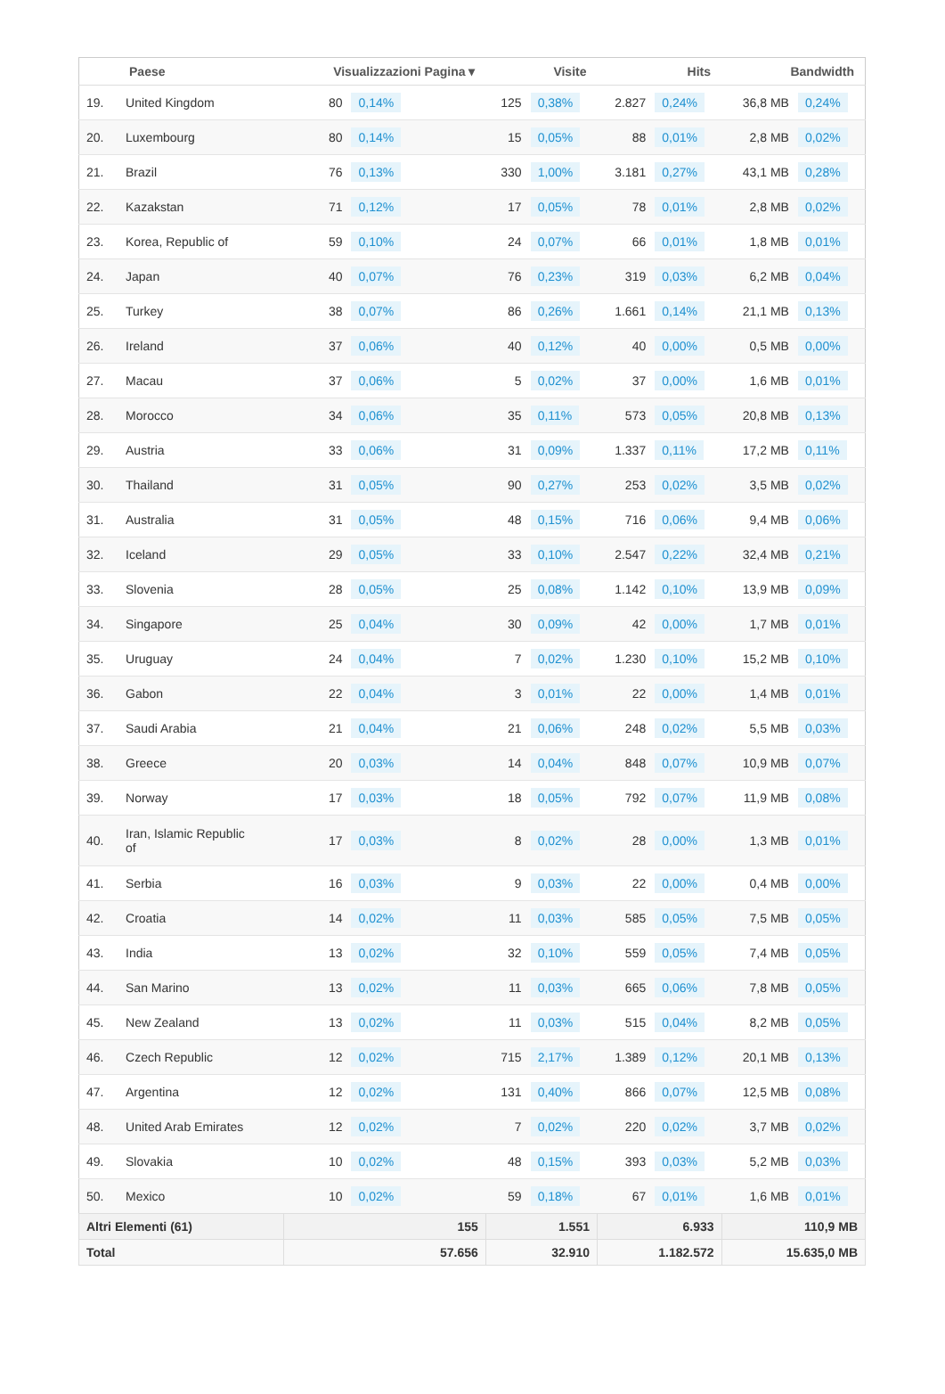| | Paese | Visualizzazioni Pagina ▾ | | Visite | | Hits | | Bandwidth | |
| --- | --- | --- | --- | --- | --- | --- | --- | --- | --- |
| 19. | United Kingdom | 80 | 0,14% | 125 | 0,38% | 2.827 | 0,24% | 36,8 MB | 0,24% |
| 20. | Luxembourg | 80 | 0,14% | 15 | 0,05% | 88 | 0,01% | 2,8 MB | 0,02% |
| 21. | Brazil | 76 | 0,13% | 330 | 1,00% | 3.181 | 0,27% | 43,1 MB | 0,28% |
| 22. | Kazakstan | 71 | 0,12% | 17 | 0,05% | 78 | 0,01% | 2,8 MB | 0,02% |
| 23. | Korea, Republic of | 59 | 0,10% | 24 | 0,07% | 66 | 0,01% | 1,8 MB | 0,01% |
| 24. | Japan | 40 | 0,07% | 76 | 0,23% | 319 | 0,03% | 6,2 MB | 0,04% |
| 25. | Turkey | 38 | 0,07% | 86 | 0,26% | 1.661 | 0,14% | 21,1 MB | 0,13% |
| 26. | Ireland | 37 | 0,06% | 40 | 0,12% | 40 | 0,00% | 0,5 MB | 0,00% |
| 27. | Macau | 37 | 0,06% | 5 | 0,02% | 37 | 0,00% | 1,6 MB | 0,01% |
| 28. | Morocco | 34 | 0,06% | 35 | 0,11% | 573 | 0,05% | 20,8 MB | 0,13% |
| 29. | Austria | 33 | 0,06% | 31 | 0,09% | 1.337 | 0,11% | 17,2 MB | 0,11% |
| 30. | Thailand | 31 | 0,05% | 90 | 0,27% | 253 | 0,02% | 3,5 MB | 0,02% |
| 31. | Australia | 31 | 0,05% | 48 | 0,15% | 716 | 0,06% | 9,4 MB | 0,06% |
| 32. | Iceland | 29 | 0,05% | 33 | 0,10% | 2.547 | 0,22% | 32,4 MB | 0,21% |
| 33. | Slovenia | 28 | 0,05% | 25 | 0,08% | 1.142 | 0,10% | 13,9 MB | 0,09% |
| 34. | Singapore | 25 | 0,04% | 30 | 0,09% | 42 | 0,00% | 1,7 MB | 0,01% |
| 35. | Uruguay | 24 | 0,04% | 7 | 0,02% | 1.230 | 0,10% | 15,2 MB | 0,10% |
| 36. | Gabon | 22 | 0,04% | 3 | 0,01% | 22 | 0,00% | 1,4 MB | 0,01% |
| 37. | Saudi Arabia | 21 | 0,04% | 21 | 0,06% | 248 | 0,02% | 5,5 MB | 0,03% |
| 38. | Greece | 20 | 0,03% | 14 | 0,04% | 848 | 0,07% | 10,9 MB | 0,07% |
| 39. | Norway | 17 | 0,03% | 18 | 0,05% | 792 | 0,07% | 11,9 MB | 0,08% |
| 40. | Iran, Islamic Republic of | 17 | 0,03% | 8 | 0,02% | 28 | 0,00% | 1,3 MB | 0,01% |
| 41. | Serbia | 16 | 0,03% | 9 | 0,03% | 22 | 0,00% | 0,4 MB | 0,00% |
| 42. | Croatia | 14 | 0,02% | 11 | 0,03% | 585 | 0,05% | 7,5 MB | 0,05% |
| 43. | India | 13 | 0,02% | 32 | 0,10% | 559 | 0,05% | 7,4 MB | 0,05% |
| 44. | San Marino | 13 | 0,02% | 11 | 0,03% | 665 | 0,06% | 7,8 MB | 0,05% |
| 45. | New Zealand | 13 | 0,02% | 11 | 0,03% | 515 | 0,04% | 8,2 MB | 0,05% |
| 46. | Czech Republic | 12 | 0,02% | 715 | 2,17% | 1.389 | 0,12% | 20,1 MB | 0,13% |
| 47. | Argentina | 12 | 0,02% | 131 | 0,40% | 866 | 0,07% | 12,5 MB | 0,08% |
| 48. | United Arab Emirates | 12 | 0,02% | 7 | 0,02% | 220 | 0,02% | 3,7 MB | 0,02% |
| 49. | Slovakia | 10 | 0,02% | 48 | 0,15% | 393 | 0,03% | 5,2 MB | 0,03% |
| 50. | Mexico | 10 | 0,02% | 59 | 0,18% | 67 | 0,01% | 1,6 MB | 0,01% |
| Altri Elementi (61) | | 155 | | 1.551 | | 6.933 | | 110,9 MB | |
| Total | | 57.656 | | 32.910 | | 1.182.572 | | 15.635,0 MB | |